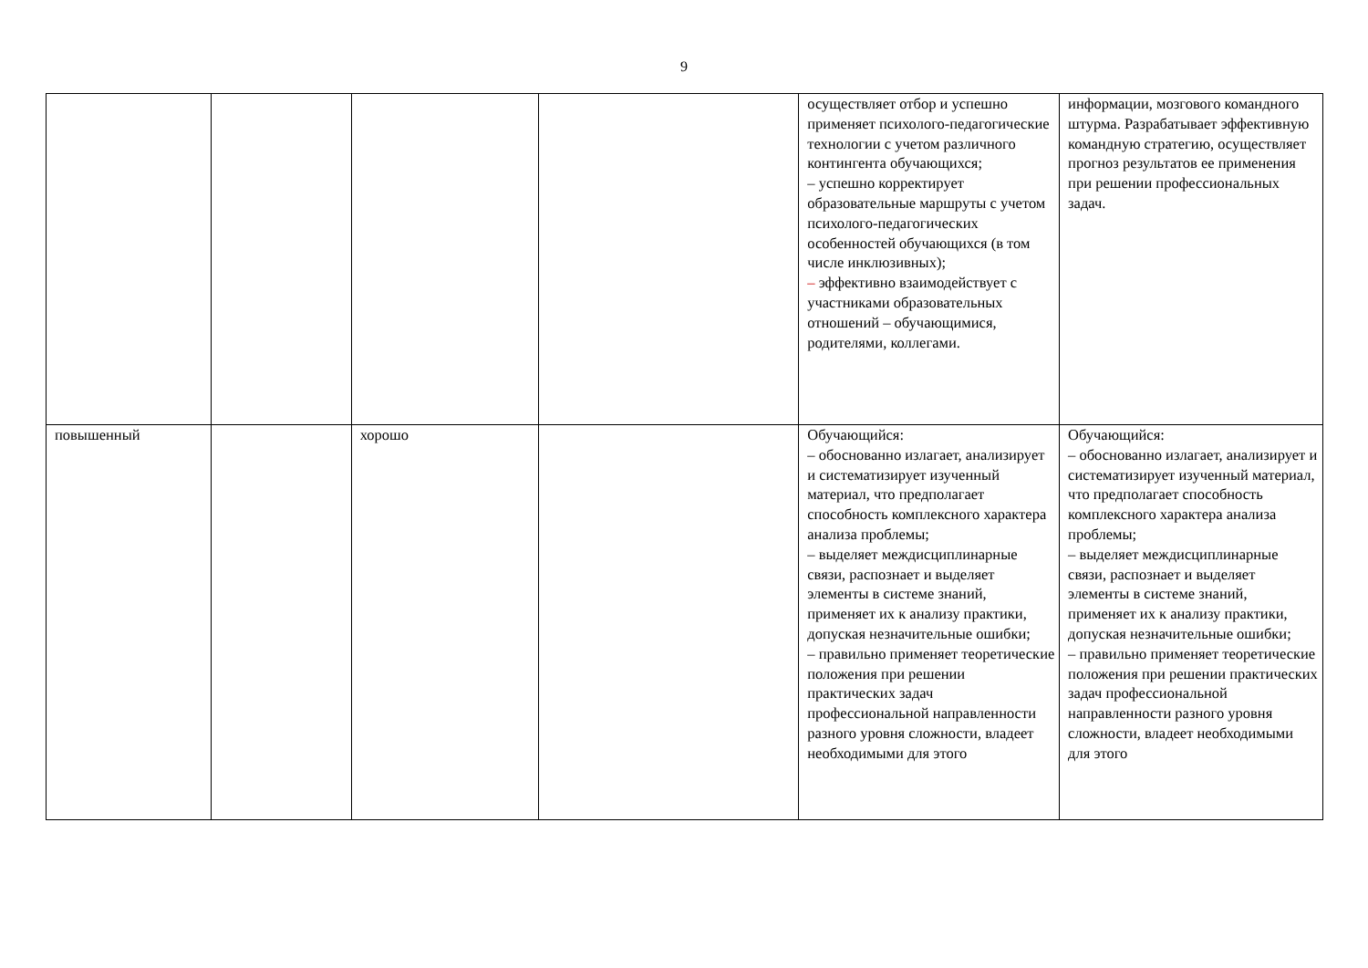9
| | | | | осуществляет отбор и успешно применяет психолого-педагогические технологии с учетом различного контингента обучающихся; – успешно корректирует образовательные маршруты с учетом психолого-педагогических особенностей обучающихся (в том числе инклюзивных); – эффективно взаимодействует с участниками образовательных отношений – обучающимися, родителями, коллегами. | информации, мозгового командного штурма. Разрабатывает эффективную командную стратегию, осуществляет прогноз результатов ее применения при решении профессиональных задач. |
| повышенный | | хорошо | | Обучающийся: – обоснованно излагает, анализирует и систематизирует изученный материал, что предполагает способность комплексного характера анализа проблемы; – выделяет междисциплинарные связи, распознает и выделяет элементы в системе знаний, применяет их к анализу практики, допуская незначительные ошибки; – правильно применяет теоретические положения при решении практических задач профессиональной направленности разного уровня сложности, владеет необходимыми для этого | Обучающийся: – обоснованно излагает, анализирует и систематизирует изученный материал, что предполагает способность комплексного характера анализа проблемы; – выделяет междисциплинарные связи, распознает и выделяет элементы в системе знаний, применяет их к анализу практики, допуская незначительные ошибки; – правильно применяет теоретические положения при решении практических задач профессиональной направленности разного уровня сложности, владеет необходимыми для этого |